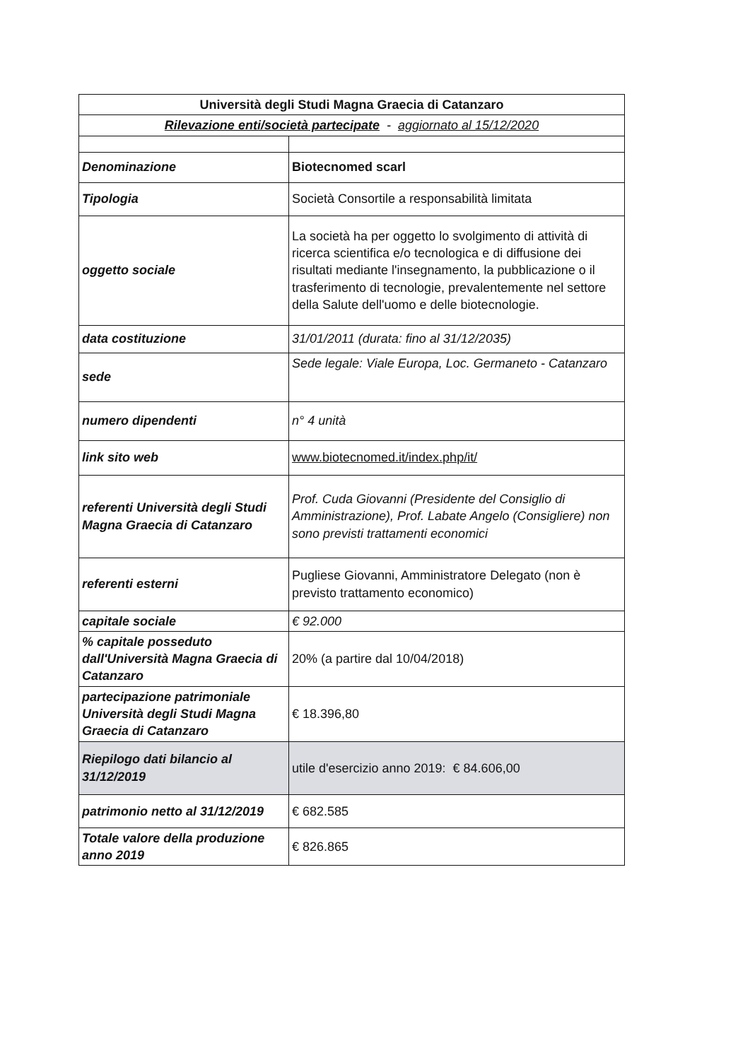| Università degli Studi Magna Graecia di Catanzaro | |
| Rilevazione enti/società partecipate - aggiornato al 15/12/2020 | |
| Denominazione | Biotecnomed scarl |
| Tipologia | Società Consortile a responsabilità limitata |
| oggetto sociale | La società ha per oggetto lo svolgimento di attività di ricerca scientifica e/o tecnologica e di diffusione dei risultati mediante l'insegnamento, la pubblicazione o il trasferimento di tecnologie, prevalentemente nel settore della Salute dell'uomo e delle biotecnologie. |
| data costituzione | 31/01/2011 (durata: fino al 31/12/2035) |
| sede | Sede legale: Viale Europa, Loc. Germaneto - Catanzaro |
| numero dipendenti | n° 4 unità |
| link sito web | www.biotecnomed.it/index.php/it/ |
| referenti Università degli Studi Magna Graecia di Catanzaro | Prof. Cuda Giovanni (Presidente del Consiglio di Amministrazione), Prof. Labate Angelo (Consigliere) non sono previsti trattamenti economici |
| referenti esterni | Pugliese Giovanni, Amministratore Delegato (non è previsto trattamento economico) |
| capitale sociale | € 92.000 |
| % capitale posseduto dall'Università Magna Graecia di Catanzaro | 20% (a partire dal 10/04/2018) |
| partecipazione patrimoniale Università degli Studi Magna Graecia di Catanzaro | € 18.396,80 |
| Riepilogo dati bilancio al 31/12/2019 | utile d'esercizio anno 2019: € 84.606,00 |
| patrimonio netto al 31/12/2019 | € 682.585 |
| Totale valore della produzione anno 2019 | € 826.865 |